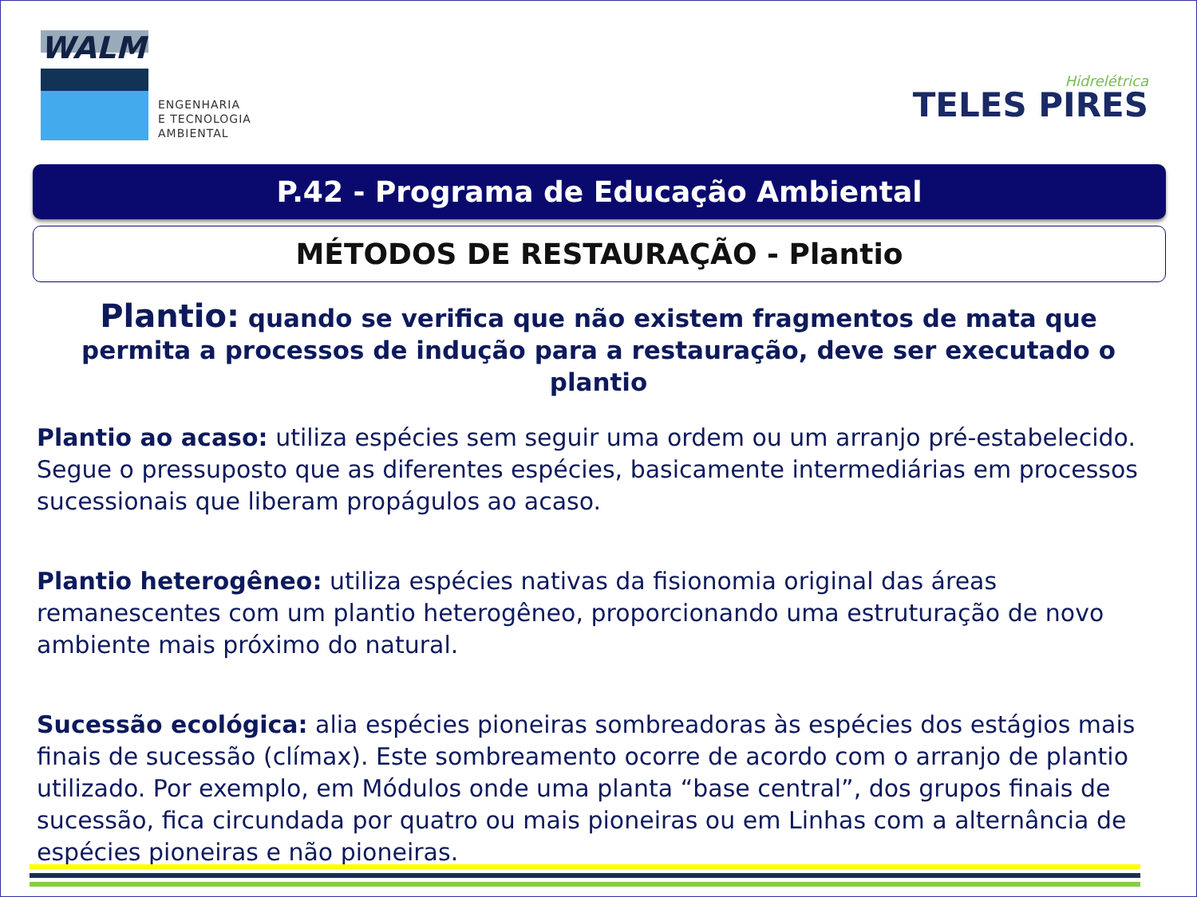WALM
ENGENHARIA
E TECNOLOGIA
AMBIENTAL
Hidrelétrica
TELES PIRES
P.42 - Programa de Educação Ambiental
MÉTODOS DE RESTAURAÇÃO - Plantio
Plantio: quando se verifica que não existem fragmentos de mata que permita a processos de indução para a restauração, deve ser executado o plantio
Plantio ao acaso: utiliza espécies sem seguir uma ordem ou um arranjo pré-estabelecido. Segue o pressuposto que as diferentes espécies, basicamente intermediárias em processos sucessionais que liberam propágulos ao acaso.
Plantio heterogêneo: utiliza espécies nativas da fisionomia original das áreas remanescentes com um plantio heterogêneo, proporcionando uma estruturação de novo ambiente mais próximo do natural.
Sucessão ecológica: alia espécies pioneiras sombreadoras às espécies dos estágios mais finais de sucessão (clímax). Este sombreamento ocorre de acordo com o arranjo de plantio utilizado. Por exemplo, em Módulos onde uma planta “base central”, dos grupos finais de sucessão, fica circundada por quatro ou mais pioneiras ou em Linhas com a alternância de espécies pioneiras e não pioneiras.